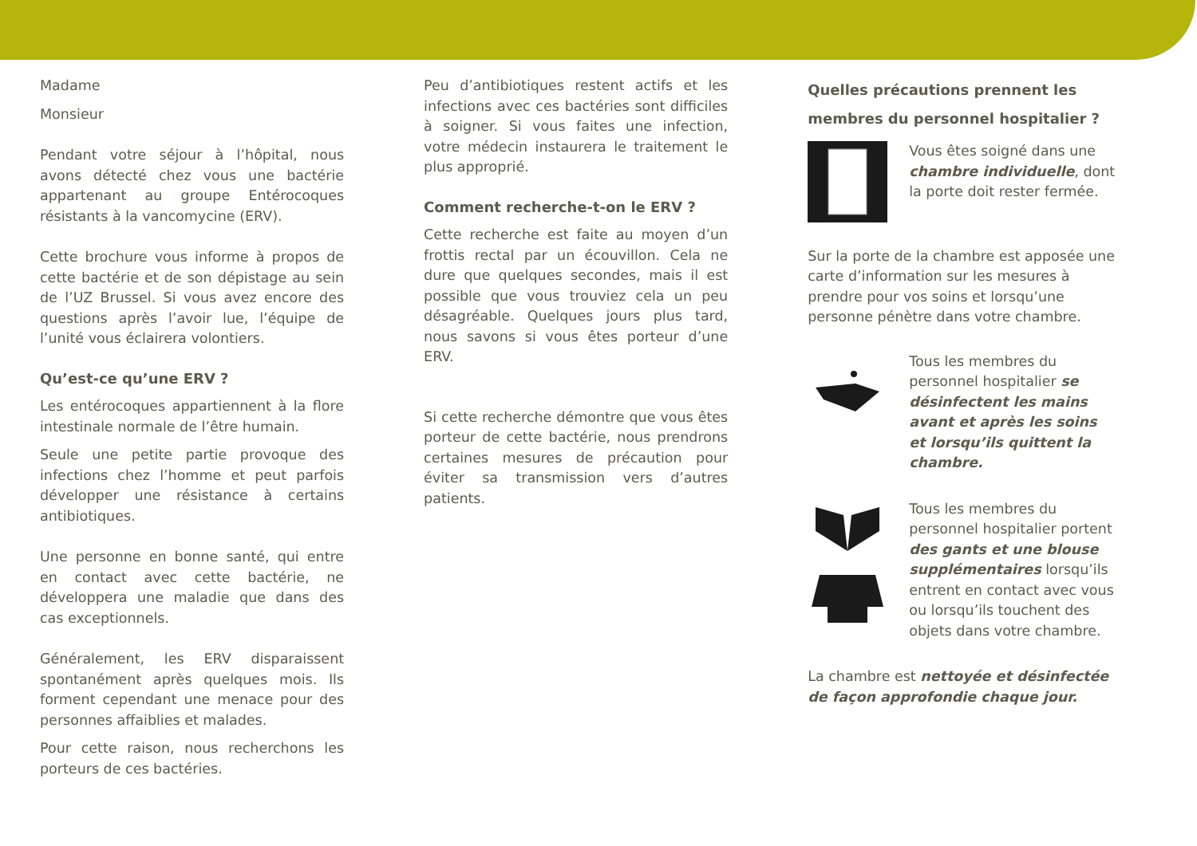Madame
Monsieur
Pendant votre séjour à l’hôpital, nous avons détecté chez vous une bactérie appartenant au groupe Entérocoques résistants à la vancomycine (ERV).
Cette brochure vous informe à propos de cette bactérie et de son dépistage au sein de l’UZ Brussel. Si vous avez encore des questions après l’avoir lue, l’équipe de l’unité vous éclairera volontiers.
Qu’est-ce qu’une ERV ?
Les entérocoques appartiennent à la flore intestinale normale de l’être humain.
Seule une petite partie provoque des infections chez l’homme et peut parfois développer une résistance à certains antibiotiques.
Une personne en bonne santé, qui entre en contact avec cette bactérie, ne développera une maladie que dans des cas exceptionnels.
Généralement, les ERV disparaissent spontanément après quelques mois. Ils forment cependant une menace pour des personnes affaiblies et malades.
Pour cette raison, nous recherchons les porteurs de ces bactéries.
Peu d’antibiotiques restent actifs et les infections avec ces bactéries sont difficiles à soigner. Si vous faites une infection, votre médecin instaurera le traitement le plus approprié.
Comment recherche-t-on le ERV ?
Cette recherche est faite au moyen d’un frottis rectal par un écouvillon. Cela ne dure que quelques secondes, mais il est possible que vous trouviez cela un peu désagréable. Quelques jours plus tard, nous savons si vous êtes porteur d’une ERV.
Si cette recherche démontre que vous êtes porteur de cette bactérie, nous prendrons certaines mesures de précaution pour éviter sa transmission vers d’autres patients.
Quelles précautions prennent les membres du personnel hospitalier ?
Vous êtes soigné dans une chambre individuelle, dont la porte doit rester fermée.
Sur la porte de la chambre est apposée une carte d’information sur les mesures à prendre pour vos soins et lorsqu’une personne pénètre dans votre chambre.
Tous les membres du personnel hospitalier se désinfectent les mains avant et après les soins et lorsqu’ils quittent la chambre.
Tous les membres du personnel hospitalier portent des gants et une blouse supplémentaires lorsqu’ils entrent en contact avec vous ou lorsqu’ils touchent des objets dans votre chambre.
La chambre est nettoyée et désinfectée de façon approfondie chaque jour.